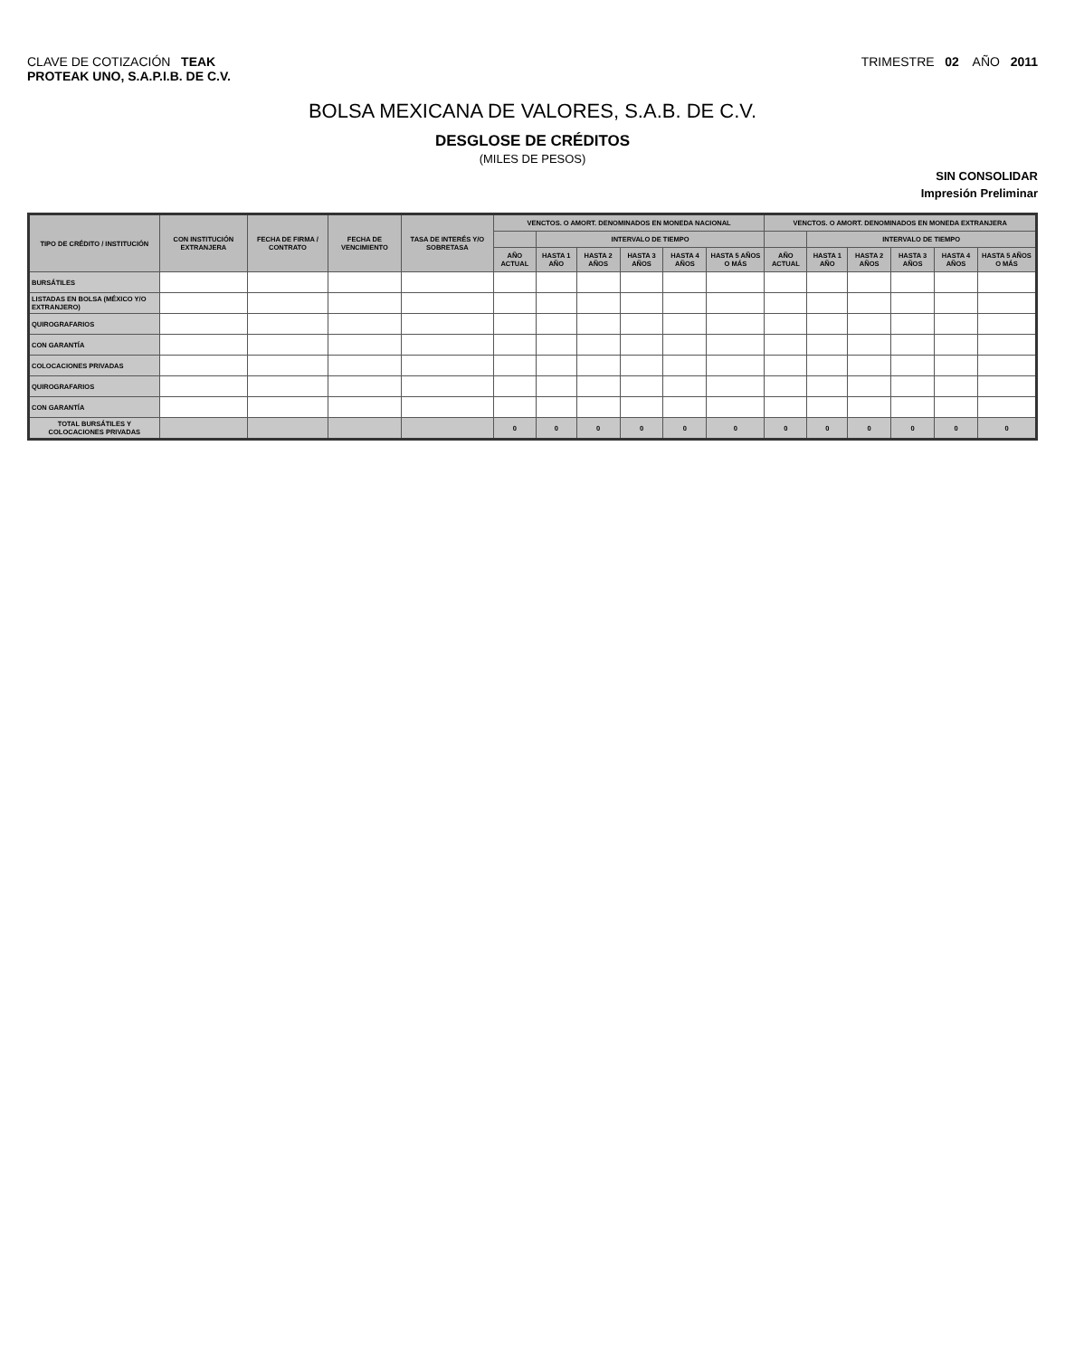CLAVE DE COTIZACIÓN TEAK
PROTEAK UNO, S.A.P.I.B. DE C.V.
TRIMESTRE 02 AÑO 2011
BOLSA MEXICANA DE VALORES, S.A.B. DE C.V.
DESGLOSE DE CRÉDITOS
(MILES DE PESOS)
SIN CONSOLIDAR
Impresión Preliminar
| TIPO DE CRÉDITO / INSTITUCIÓN | CON INSTITUCIÓN EXTRANJERA | FECHA DE FIRMA / CONTRATO | FECHA DE VENCIMIENTO | TASA DE INTERÉS Y/O SOBRETASA | VENCTOS. O AMORT. DENOMINADOS EN MONEDA NACIONAL | | | | | | VENCTOS. O AMORT. DENOMINADOS EN MONEDA EXTRANJERA | | | | | |
| --- | --- | --- | --- | --- | --- | --- | --- | --- | --- | --- | --- | --- | --- | --- | --- | --- |
| | | | | | | INTERVALO DE TIEMPO | | | | | | INTERVALO DE TIEMPO | | | | |
| | | | | | AÑO ACTUAL | HASTA 1 AÑO | HASTA 2 AÑOS | HASTA 3 AÑOS | HASTA 4 AÑOS | HASTA 5 AÑOS O MÁS | AÑO ACTUAL | HASTA 1 AÑO | HASTA 2 AÑOS | HASTA 3 AÑOS | HASTA 4 AÑOS | HASTA 5 AÑOS O MÁS |
| BURSÁTILES | | | | | | | | | | | | | | | | |
| LISTADAS EN BOLSA (MÉXICO Y/O EXTRANJERO) | | | | | | | | | | | | | | | | |
| QUIROGRAFARIOS | | | | | | | | | | | | | | | | |
| CON GARANTÍA | | | | | | | | | | | | | | | | |
| COLOCACIONES PRIVADAS | | | | | | | | | | | | | | | | |
| QUIROGRAFARIOS | | | | | | | | | | | | | | | | |
| CON GARANTÍA | | | | | | | | | | | | | | | | |
| TOTAL BURSÁTILES Y COLOCACIONES PRIVADAS | | | | | 0 | 0 | 0 | 0 | 0 | 0 | 0 | 0 | 0 | 0 | 0 | 0 |